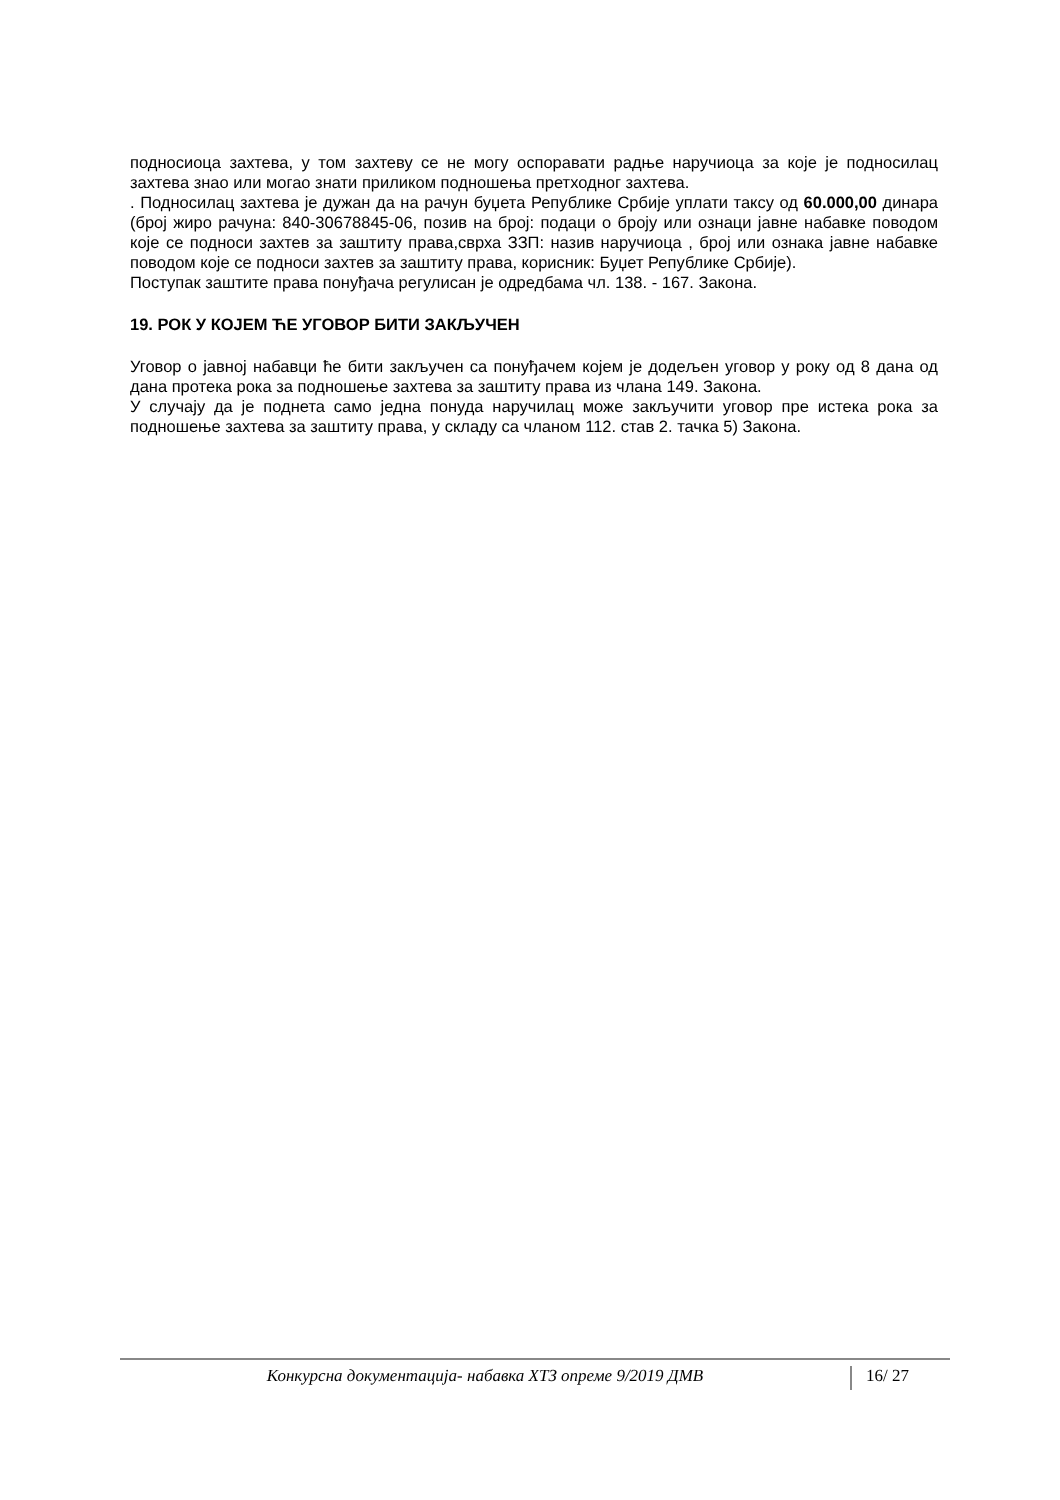подносиоца захтева, у том захтеву се не могу оспоравати радње наручиоца за које је подносилац захтева знао или могао знати приликом подношења претходног захтева.
. Подносилац захтева је дужан да на рачун буџета Републике Србије уплати таксу од 60.000,00 динара (број жиро рачуна: 840-30678845-06, позив на број: подаци о броју или ознаци јавне набавке поводом које се подноси захтев за заштиту права,сврха ЗЗП: назив наручиоца , број или ознака јавне набавке поводом које се подноси захтев за заштиту права, корисник: Буџет Републике Србије).
Поступак заштите права понуђача регулисан је одредбама чл. 138. - 167. Закона.
19. РОК У КОЈЕМ ЋЕ УГОВОР БИТИ ЗАКЉУЧЕН
Уговор о јавној набавци ће бити закључен са понуђачем којем је додељен уговор у року од 8 дана од дана протека рока за подношење захтева за заштиту права из члана 149. Закона.
У случају да је поднета само једна понуда наручилац може закључити уговор пре истека рока за подношење захтева за заштиту права, у складу са чланом 112. став 2. тачка 5) Закона.
Конкурсна документација- набавка ХТЗ опреме 9/2019 ДМВ
16/ 27